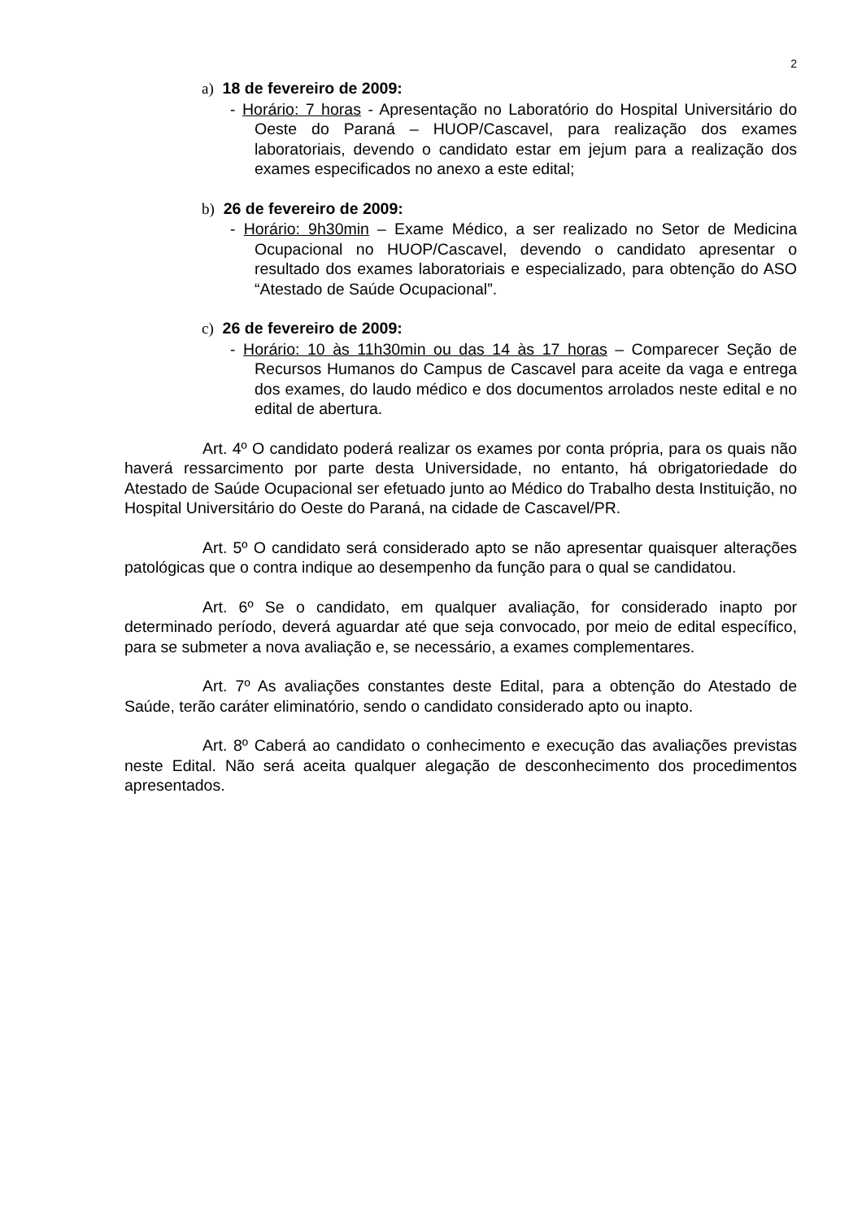2
a) 18 de fevereiro de 2009:
- Horário: 7 horas - Apresentação no Laboratório do Hospital Universitário do Oeste do Paraná – HUOP/Cascavel, para realização dos exames laboratoriais, devendo o candidato estar em jejum para a realização dos exames especificados no anexo a este edital;
b) 26 de fevereiro de 2009:
- Horário: 9h30min – Exame Médico, a ser realizado no Setor de Medicina Ocupacional no HUOP/Cascavel, devendo o candidato apresentar o resultado dos exames laboratoriais e especializado, para obtenção do ASO “Atestado de Saúde Ocupacional”.
c) 26 de fevereiro de 2009:
- Horário: 10 às 11h30min ou das 14 às 17 horas – Comparecer Seção de Recursos Humanos do Campus de Cascavel para aceite da vaga e entrega dos exames, do laudo médico e dos documentos arrolados neste edital e no edital de abertura.
Art. 4º O candidato poderá realizar os exames por conta própria, para os quais não haverá ressarcimento por parte desta Universidade, no entanto, há obrigatoriedade do Atestado de Saúde Ocupacional ser efetuado junto ao Médico do Trabalho desta Instituição, no Hospital Universitário do Oeste do Paraná, na cidade de Cascavel/PR.
Art. 5º O candidato será considerado apto se não apresentar quaisquer alterações patológicas que o contra indique ao desempenho da função para o qual se candidatou.
Art. 6º Se o candidato, em qualquer avaliação, for considerado inapto por determinado período, deverá aguardar até que seja convocado, por meio de edital específico, para se submeter a nova avaliação e, se necessário, a exames complementares.
Art. 7º As avaliações constantes deste Edital, para a obtenção do Atestado de Saúde, terão caráter eliminatório, sendo o candidato considerado apto ou inapto.
Art. 8º Caberá ao candidato o conhecimento e execução das avaliações previstas neste Edital. Não será aceita qualquer alegação de desconhecimento dos procedimentos apresentados.